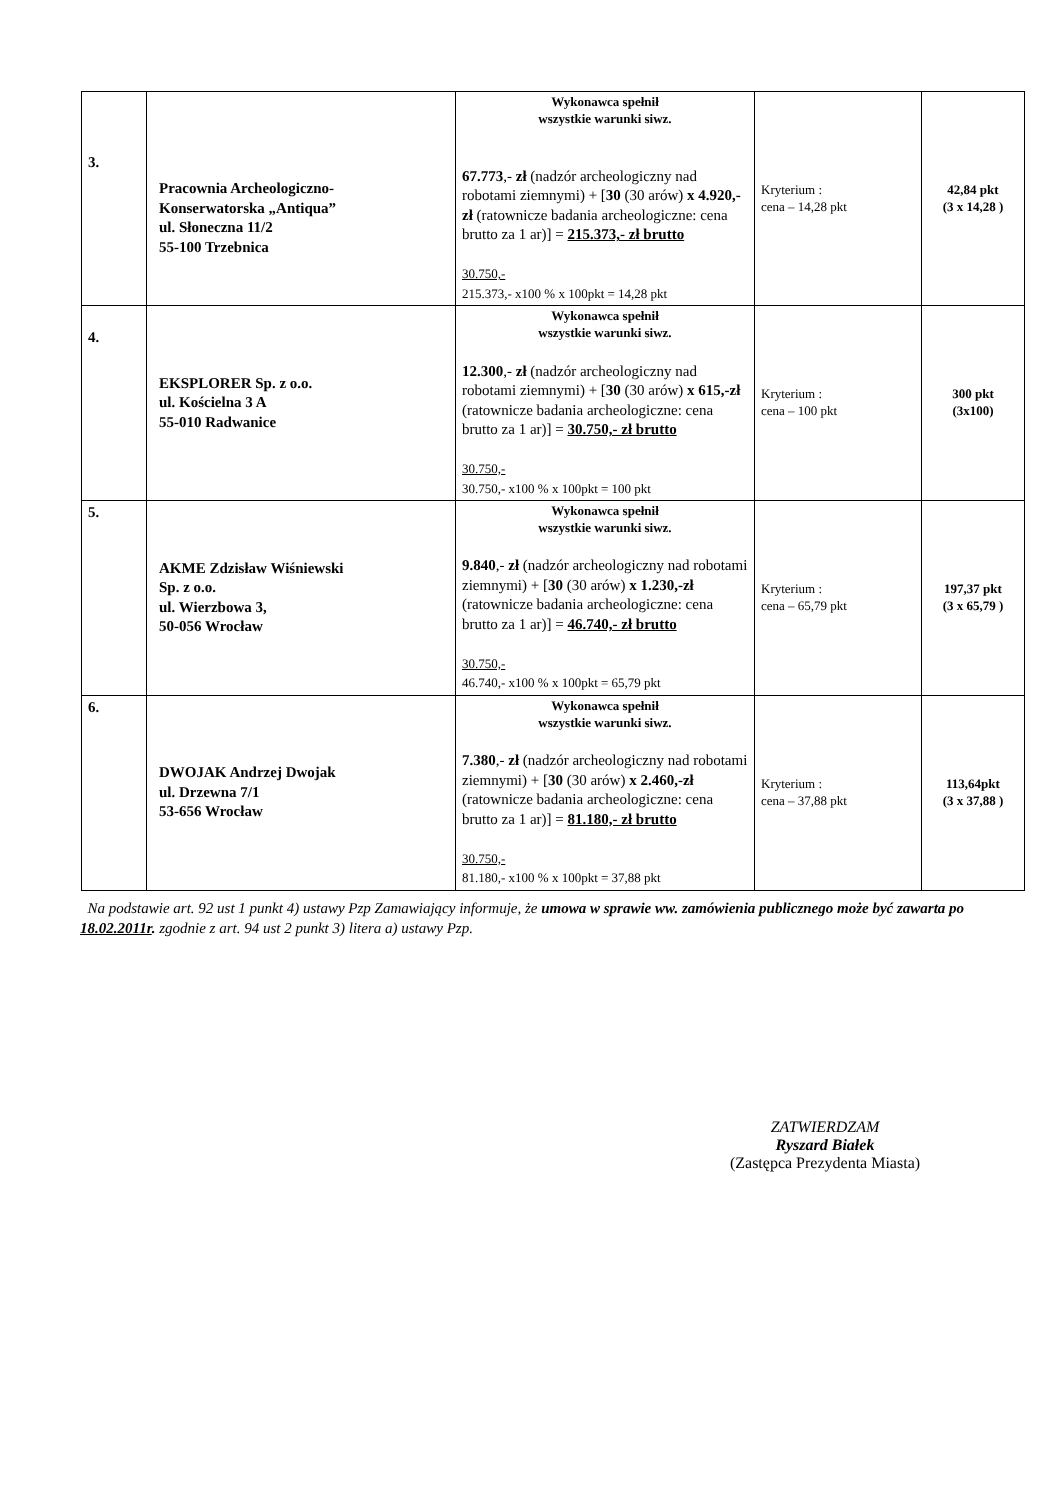| 3. | Pracownia Archeologiczno- Konserwatorska „Antiqua” ul. Słoneczna 11/2 55-100 Trzebnica | Wykonawca spełnił wszystkie warunki siwz. 67.773 ,- zł (nadzór archeologiczny nad robotami ziemnymi) + [ 30 (30 arów) x 4.920,-zł (ratownicze badania archeologiczne: cena brutto za 1 ar)] = 215.373,- zł brutto 30.750,- 215.373,- x100 % x 100pkt = 14,28 pkt | Kryterium : cena – 14,28 pkt | 42,84 pkt (3 x 14,28 ) |
| 4. | EKSPLORER Sp. z o.o. ul. Kościelna 3 A 55-010 Radwanice | Wykonawca spełnił wszystkie warunki siwz. 12.300 ,- zł (nadzór archeologiczny nad robotami ziemnymi) + [ 30 (30 arów) x 615,-zł (ratownicze badania archeologiczne: cena brutto za 1 ar)] = 30.750,- zł brutto 30.750,- 30.750,- x100 % x 100pkt = 100 pkt | Kryterium : cena – 100 pkt | 300 pkt (3x100) |
| 5. | AKME Zdzisław Wiśniewski Sp. z o.o. ul. Wierzbowa 3, 50-056 Wrocław | Wykonawca spełnił wszystkie warunki siwz. 9.840 ,- zł (nadzór archeologiczny nad robotami ziemnymi) + [ 30 (30 arów) x 1.230,-zł (ratownicze badania archeologiczne: cena brutto za 1 ar)] = 46.740,- zł brutto 30.750,- 46.740,- x100 % x 100pkt = 65,79 pkt | Kryterium : cena – 65,79 pkt | 197,37 pkt (3 x 65,79 ) |
| 6. | DWOJAK Andrzej Dwojak ul. Drzewna 7/1 53-656 Wrocław | Wykonawca spełnił wszystkie warunki siwz. 7.380 ,- zł (nadzór archeologiczny nad robotami ziemnymi) + [ 30 (30 arów) x 2.460,-zł (ratownicze badania archeologiczne: cena brutto za 1 ar)] = 81.180,- zł brutto 30.750,- 81.180,- x100 % x 100pkt = 37,88 pkt | Kryterium : cena – 37,88 pkt | 113,64pkt (3 x 37,88 ) |
Na podstawie art. 92 ust 1 punkt 4) ustawy Pzp Zamawiający informuje, że umowa w sprawie ww. zamówienia publicznego może być zawarta po 18.02.2011r. zgodnie z art. 94 ust 2 punkt 3) litera a) ustawy Pzp.
ZATWIERDZAM
Ryszard Białek
(Zastępca Prezydenta Miasta)